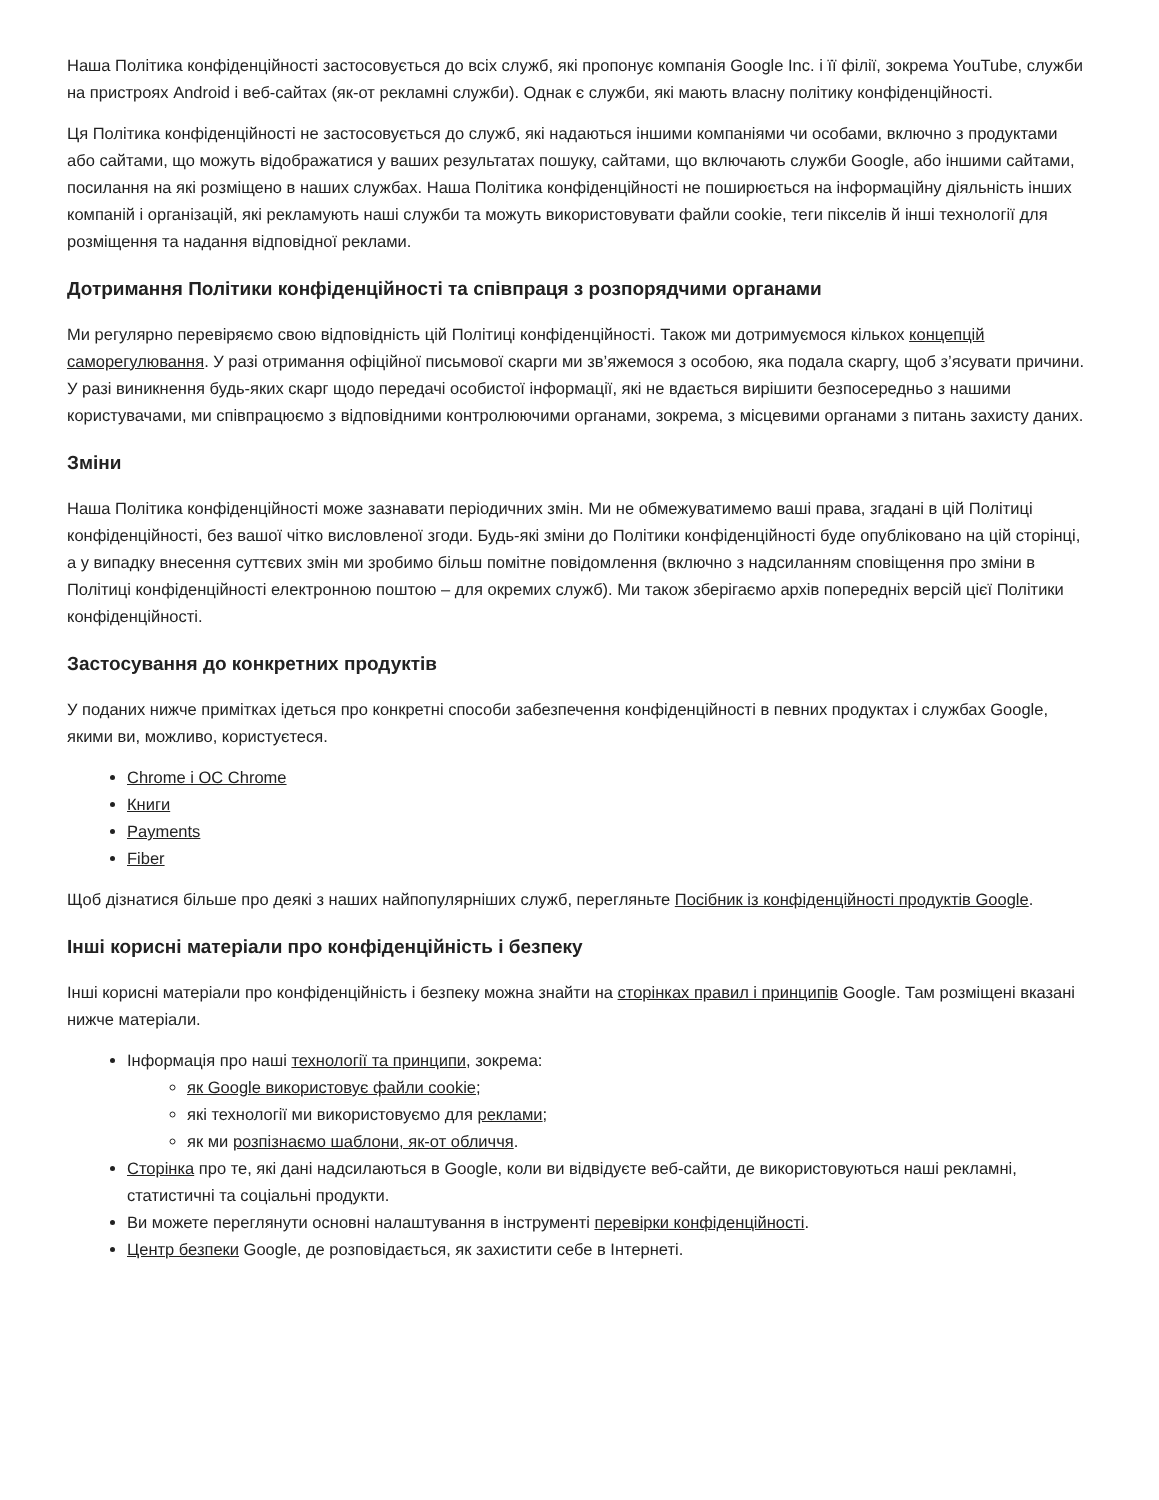Наша Політика конфіденційності застосовується до всіх служб, які пропонує компанія Google Inc. і її філії, зокрема YouTube, служби на пристроях Android і веб-сайтах (як-от рекламні служби). Однак є служби, які мають власну політику конфіденційності.
Ця Політика конфіденційності не застосовується до служб, які надаються іншими компаніями чи особами, включно з продуктами або сайтами, що можуть відображатися у ваших результатах пошуку, сайтами, що включають служби Google, або іншими сайтами, посилання на які розміщено в наших службах. Наша Політика конфіденційності не поширюється на інформаційну діяльність інших компаній і організацій, які рекламують наші служби та можуть використовувати файли cookie, теги пікселів й інші технології для розміщення та надання відповідної реклами.
Дотримання Політики конфіденційності та співпраця з розпорядчими органами
Ми регулярно перевіряємо свою відповідність цій Політиці конфіденційності. Також ми дотримуємося кількох концепцій саморегулювання. У разі отримання офіційної письмової скарги ми зв’яжемося з особою, яка подала скаргу, щоб з’ясувати причини. У разі виникнення будь-яких скарг щодо передачі особистої інформації, які не вдається вирішити безпосередньо з нашими користувачами, ми співпрацюємо з відповідними контролюючими органами, зокрема, з місцевими органами з питань захисту даних.
Зміни
Наша Політика конфіденційності може зазнавати періодичних змін. Ми не обмежуватимемо ваші права, згадані в цій Політиці конфіденційності, без вашої чітко висловленої згоди. Будь-які зміни до Політики конфіденційності буде опубліковано на цій сторінці, а у випадку внесення суттєвих змін ми зробимо більш помітне повідомлення (включно з надсиланням сповіщення про зміни в Політиці конфіденційності електронною поштою – для окремих служб). Ми також зберігаємо архів попередніх версій цієї Політики конфіденційності.
Застосування до конкретних продуктів
У поданих нижче примітках ідеться про конкретні способи забезпечення конфіденційності в певних продуктах і службах Google, якими ви, можливо, користуєтеся.
Chrome і ОС Chrome
Книги
Payments
Fiber
Щоб дізнатися більше про деякі з наших найпопулярніших служб, перегляньте Посібник із конфіденційності продуктів Google.
Інші корисні матеріали про конфіденційність і безпеку
Інші корисні матеріали про конфіденційність і безпеку можна знайти на сторінках правил і принципів Google. Там розміщені вказані нижче матеріали.
Інформація про наші технології та принципи, зокрема:
як Google використовує файли cookie;
які технології ми використовуємо для реклами;
як ми розпізнаємо шаблони, як-от обличчя.
Сторінка про те, які дані надсилаються в Google, коли ви відвідуєте веб-сайти, де використовуються наші рекламні, статистичні та соціальні продукти.
Ви можете переглянути основні налаштування в інструменті перевірки конфіденційності.
Центр безпеки Google, де розповідається, як захистити себе в Інтернеті.